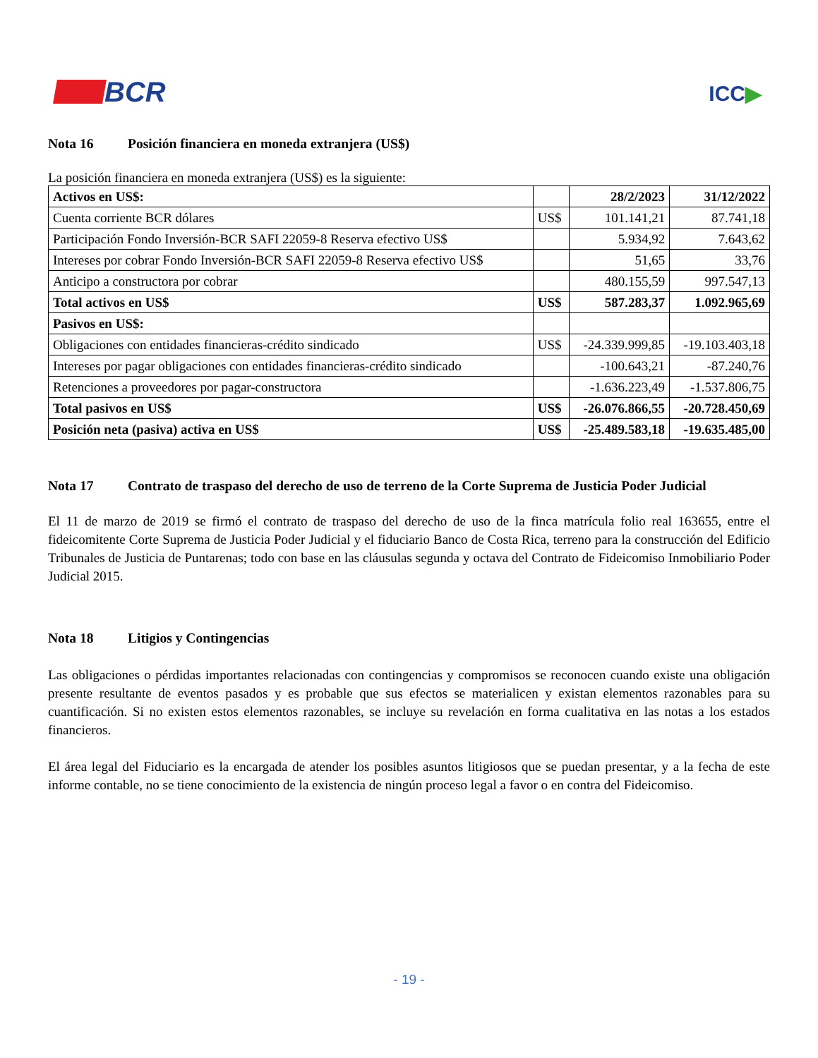BCR
ICC▶
Nota 16 Posición financiera en moneda extranjera (US$)
La posición financiera en moneda extranjera (US$) es la siguiente:
| Activos en US$: | | 28/2/2023 | 31/12/2022 |
| --- | --- | --- | --- |
| Cuenta corriente BCR dólares | US$ | 101.141,21 | 87.741,18 |
| Participación Fondo Inversión-BCR SAFI 22059-8 Reserva efectivo US$ | | 5.934,92 | 7.643,62 |
| Intereses por cobrar Fondo Inversión-BCR SAFI 22059-8 Reserva efectivo US$ | | 51,65 | 33,76 |
| Anticipo a constructora por cobrar | | 480.155,59 | 997.547,13 |
| Total activos en US$ | US$ | 587.283,37 | 1.092.965,69 |
| Pasivos en US$: | | | |
| Obligaciones con entidades financieras-crédito sindicado | US$ | -24.339.999,85 | -19.103.403,18 |
| Intereses por pagar obligaciones con entidades financieras-crédito sindicado | | -100.643,21 | -87.240,76 |
| Retenciones a proveedores por pagar-constructora | | -1.636.223,49 | -1.537.806,75 |
| Total pasivos en US$ | US$ | -26.076.866,55 | -20.728.450,69 |
| Posición neta (pasiva) activa en US$ | US$ | -25.489.583,18 | -19.635.485,00 |
Nota 17 Contrato de traspaso del derecho de uso de terreno de la Corte Suprema de Justicia Poder Judicial
El 11 de marzo de 2019 se firmó el contrato de traspaso del derecho de uso de la finca matrícula folio real 163655, entre el fideicomitente Corte Suprema de Justicia Poder Judicial y el fiduciario Banco de Costa Rica, terreno para la construcción del Edificio Tribunales de Justicia de Puntarenas; todo con base en las cláusulas segunda y octava del Contrato de Fideicomiso Inmobiliario Poder Judicial 2015.
Nota 18 Litigios y Contingencias
Las obligaciones o pérdidas importantes relacionadas con contingencias y compromisos se reconocen cuando existe una obligación presente resultante de eventos pasados y es probable que sus efectos se materialicen y existan elementos razonables para su cuantificación. Si no existen estos elementos razonables, se incluye su revelación en forma cualitativa en las notas a los estados financieros.
El área legal del Fiduciario es la encargada de atender los posibles asuntos litigiosos que se puedan presentar, y a la fecha de este informe contable, no se tiene conocimiento de la existencia de ningún proceso legal a favor o en contra del Fideicomiso.
- 19 -